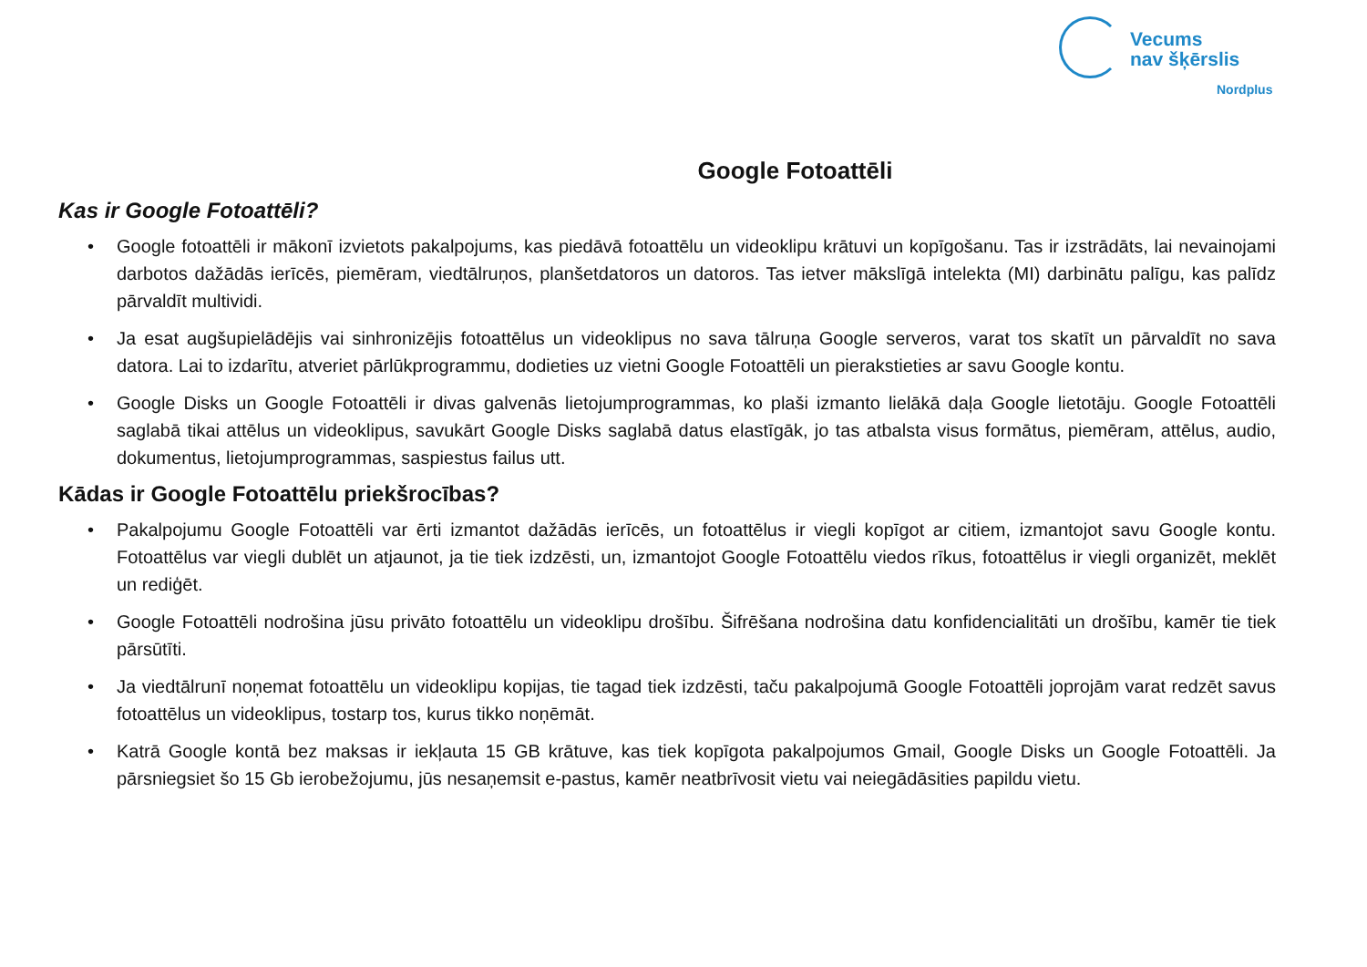Vecums
nav šķērslis
Nordplus
Google Fotoattēli
Kas ir Google Fotoattēli?
• Google fotoattēli ir mākonī izvietots pakalpojums, kas piedāvā fotoattēlu un videoklipu krātuvi un kopīgošanu. Tas ir izstrādāts, lai nevainojami darbotos dažādās ierīcēs, piemēram, viedtālruņos, planšetdatoros un datoros. Tas ietver mākslīgā intelekta (MI) darbinātu palīgu, kas palīdz pārvaldīt multividi.
• Ja esat augšupielādējis vai sinhronizējis fotoattēlus un videoklipus no sava tālruņa Google serveros, varat tos skatīt un pārvaldīt no sava datora. Lai to izdarītu, atveriet pārlūkprogrammu, dodieties uz vietni Google Fotoattēli un pierakstieties ar savu Google kontu.
• Google Disks un Google Fotoattēli ir divas galvenās lietojumprogrammas, ko plaši izmanto lielākā daļa Google lietotāju. Google Fotoattēli saglabā tikai attēlus un videoklipus, savukārt Google Disks saglabā datus elastīgāk, jo tas atbalsta visus formātus, piemēram, attēlus, audio, dokumentus, lietojumprogrammas, saspiestus failus utt.
Kādas ir Google Fotoattēlu priekšrocības?
• Pakalpojumu Google Fotoattēli var ērti izmantot dažādās ierīcēs, un fotoattēlus ir viegli kopīgot ar citiem, izmantojot savu Google kontu. Fotoattēlus var viegli dublēt un atjaunot, ja tie tiek izdzēsti, un, izmantojot Google Fotoattēlu viedos rīkus, fotoattēlus ir viegli organizēt, meklēt un rediģēt.
• Google Fotoattēli nodrošina jūsu privāto fotoattēlu un videoklipu drošību. Šifrēšana nodrošina datu konfidencialitāti un drošību, kamēr tie tiek pārsūtīti.
• Ja viedtālrunī noņemat fotoattēlu un videoklipu kopijas, tie tagad tiek izdzēsti, taču pakalpojumā Google Fotoattēli joprojām varat redzēt savus fotoattēlus un videoklipus, tostarp tos, kurus tikko noņēmāt.
• Katrā Google kontā bez maksas ir iekļauta 15 GB krātuve, kas tiek kopīgota pakalpojumos Gmail, Google Disks un Google Fotoattēli. Ja pārsniegsiet šo 15 Gb ierobežojumu, jūs nesaņemsit e-pastus, kamēr neatbrīvosit vietu vai neiegādāsities papildu vietu.